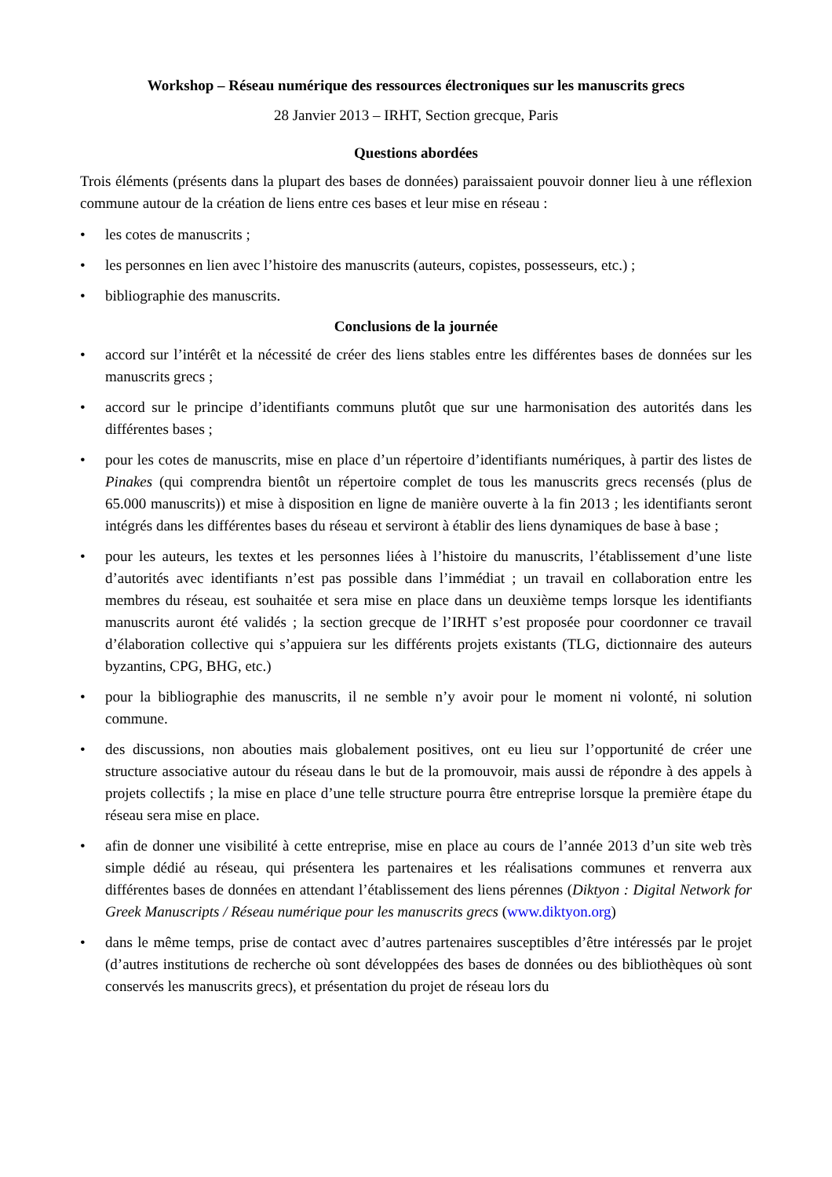Workshop – Réseau numérique des ressources électroniques sur les manuscrits grecs
28 Janvier 2013 – IRHT, Section grecque, Paris
Questions abordées
Trois éléments (présents dans la plupart des bases de données) paraissaient pouvoir donner lieu à une réflexion commune autour de la création de liens entre ces bases et leur mise en réseau :
• les cotes de manuscrits ;
• les personnes en lien avec l’histoire des manuscrits (auteurs, copistes, possesseurs, etc.) ;
• bibliographie des manuscrits.
Conclusions de la journée
• accord sur l’intérêt et la nécessité de créer des liens stables entre les différentes bases de données sur les manuscrits grecs ;
• accord sur le principe d’identifiants communs plutôt que sur une harmonisation des autorités dans les différentes bases ;
• pour les cotes de manuscrits, mise en place d’un répertoire d’identifiants numériques, à partir des listes de Pinakes (qui comprendra bientôt un répertoire complet de tous les manuscrits grecs recensés (plus de 65.000 manuscrits)) et mise à disposition en ligne de manière ouverte à la fin 2013 ; les identifiants seront intégrés dans les différentes bases du réseau et serviront à établir des liens dynamiques de base à base ;
• pour les auteurs, les textes et les personnes liées à l’histoire du manuscrits, l’établissement d’une liste d’autorités avec identifiants n’est pas possible dans l’immédiat ; un travail en collaboration entre les membres du réseau, est souhaitée et sera mise en place dans un deuxième temps lorsque les identifiants manuscrits auront été validés ; la section grecque de l’IRHT s’est proposée pour coordonner ce travail d’élaboration collective qui s’appuiera sur les différents projets existants (TLG, dictionnaire des auteurs byzantins, CPG, BHG, etc.)
• pour la bibliographie des manuscrits, il ne semble n’y avoir pour le moment ni volonté, ni solution commune.
• des discussions, non abouties mais globalement positives, ont eu lieu sur l’opportunité de créer une structure associative autour du réseau dans le but de la promouvoir, mais aussi de répondre à des appels à projets collectifs ; la mise en place d’une telle structure pourra être entreprise lorsque la première étape du réseau sera mise en place.
• afin de donner une visibilité à cette entreprise, mise en place au cours de l’année 2013 d’un site web très simple dédié au réseau, qui présentera les partenaires et les réalisations communes et renverra aux différentes bases de données en attendant l’établissement des liens pérennes (Diktyon : Digital Network for Greek Manuscripts / Réseau numérique pour les manuscrits grecs (www.diktyon.org)
• dans le même temps, prise de contact avec d’autres partenaires susceptibles d’être intéressés par le projet (d’autres institutions de recherche où sont développées des bases de données ou des bibliothèques où sont conservés les manuscrits grecs), et présentation du projet de réseau lors du